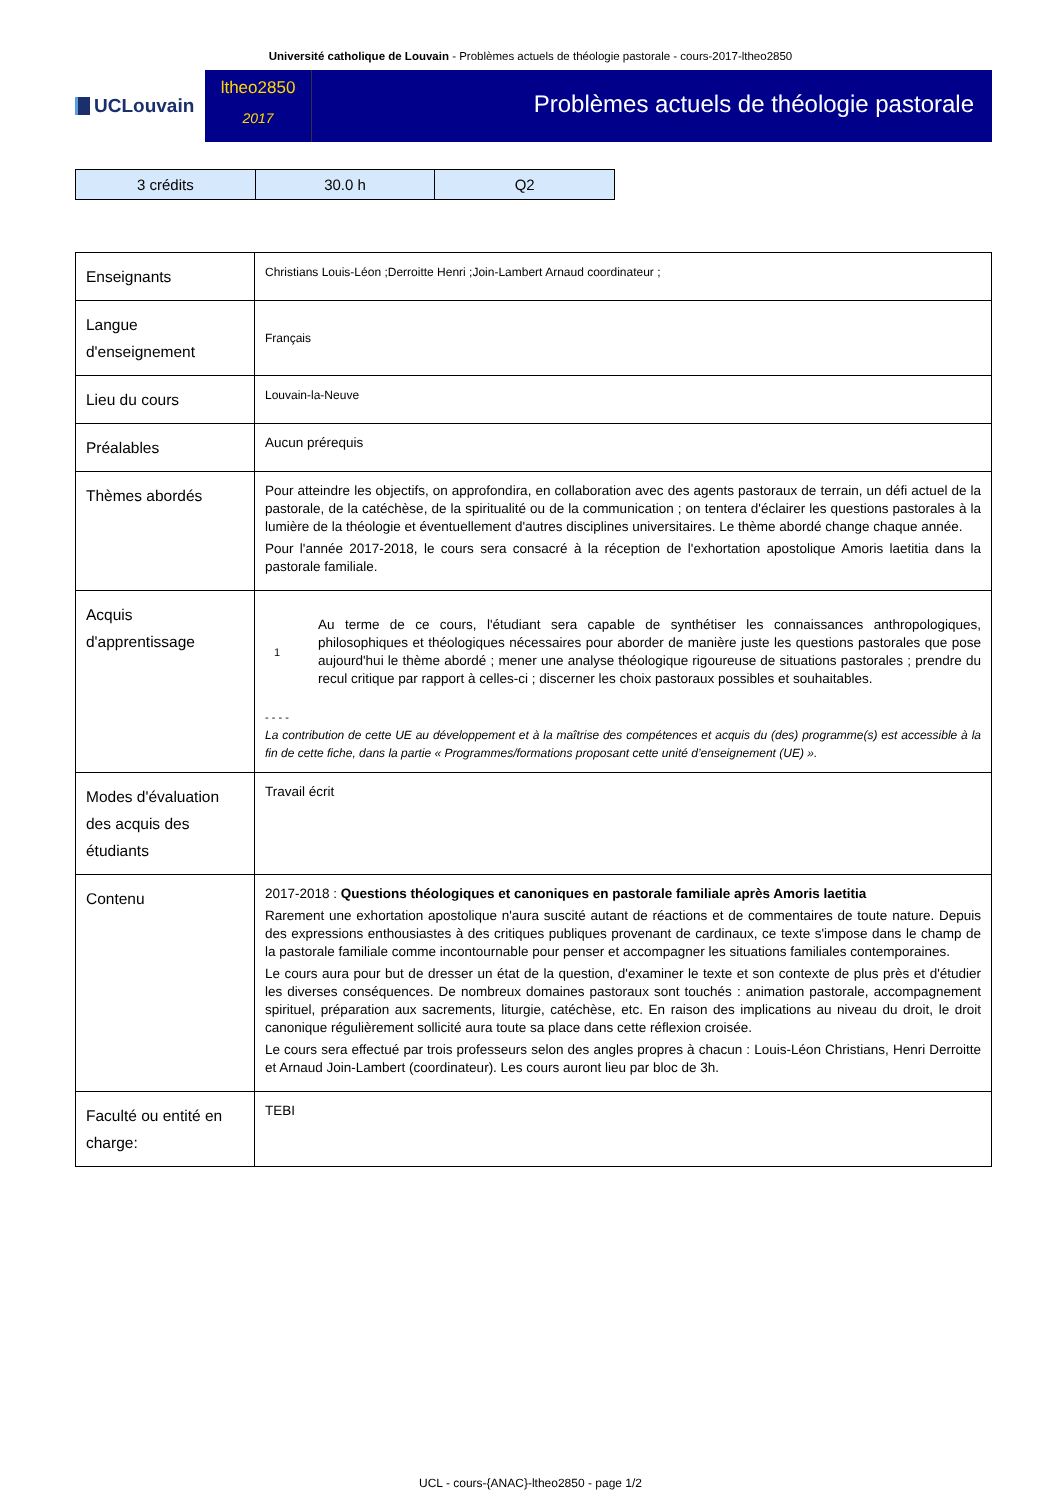Université catholique de Louvain - Problèmes actuels de théologie pastorale - cours-2017-ltheo2850
UCLouvain
ltheo2850
2017
Problèmes actuels de théologie pastorale
| 3 crédits | 30.0 h | Q2 |
| Enseignants | Christians Louis-Léon ;Derroitte Henri ;Join-Lambert Arnaud coordinateur ; |
| Langue d'enseignement | Français |
| Lieu du cours | Louvain-la-Neuve |
| Préalables | Aucun prérequis |
| Thèmes abordés | Pour atteindre les objectifs, on approfondira, en collaboration avec des agents pastoraux de terrain, un défi actuel de la pastorale, de la catéchèse, de la spiritualité ou de la communication ; on tentera d'éclairer les questions pastorales à la lumière de la théologie et éventuellement d'autres disciplines universitaires. Le thème abordé change chaque année. Pour l'année 2017-2018, le cours sera consacré à la réception de l'exhortation apostolique Amoris laetitia dans la pastorale familiale. |
| Acquis d'apprentissage | 1 Au terme de ce cours, l'étudiant sera capable de synthétiser les connaissances anthropologiques, philosophiques et théologiques nécessaires pour aborder de manière juste les questions pastorales que pose aujourd'hui le thème abordé ; mener une analyse théologique rigoureuse de situations pastorales ; prendre du recul critique par rapport à celles-ci ; discerner les choix pastoraux possibles et souhaitables. - - - - La contribution de cette UE au développement et à la maîtrise des compétences et acquis du (des) programme(s) est accessible à la fin de cette fiche, dans la partie « Programmes/formations proposant cette unité d’enseignement (UE) ». |
| Modes d'évaluation des acquis des étudiants | Travail écrit |
| Contenu | 2017-2018 : Questions théologiques et canoniques en pastorale familiale après Amoris laetitia Rarement une exhortation apostolique n'aura suscité autant de réactions et de commentaires de toute nature. Depuis des expressions enthousiastes à des critiques publiques provenant de cardinaux, ce texte s'impose dans le champ de la pastorale familiale comme incontournable pour penser et accompagner les situations familiales contemporaines. Le cours aura pour but de dresser un état de la question, d'examiner le texte et son contexte de plus près et d'étudier les diverses conséquences. De nombreux domaines pastoraux sont touchés : animation pastorale, accompagnement spirituel, préparation aux sacrements, liturgie, catéchèse, etc. En raison des implications au niveau du droit, le droit canonique régulièrement sollicité aura toute sa place dans cette réflexion croisée. Le cours sera effectué par trois professeurs selon des angles propres à chacun : Louis-Léon Christians, Henri Derroitte et Arnaud Join-Lambert (coordinateur). Les cours auront lieu par bloc de 3h. |
| Faculté ou entité en charge: | TEBI |
UCL - cours-{ANAC}-ltheo2850 - page 1/2